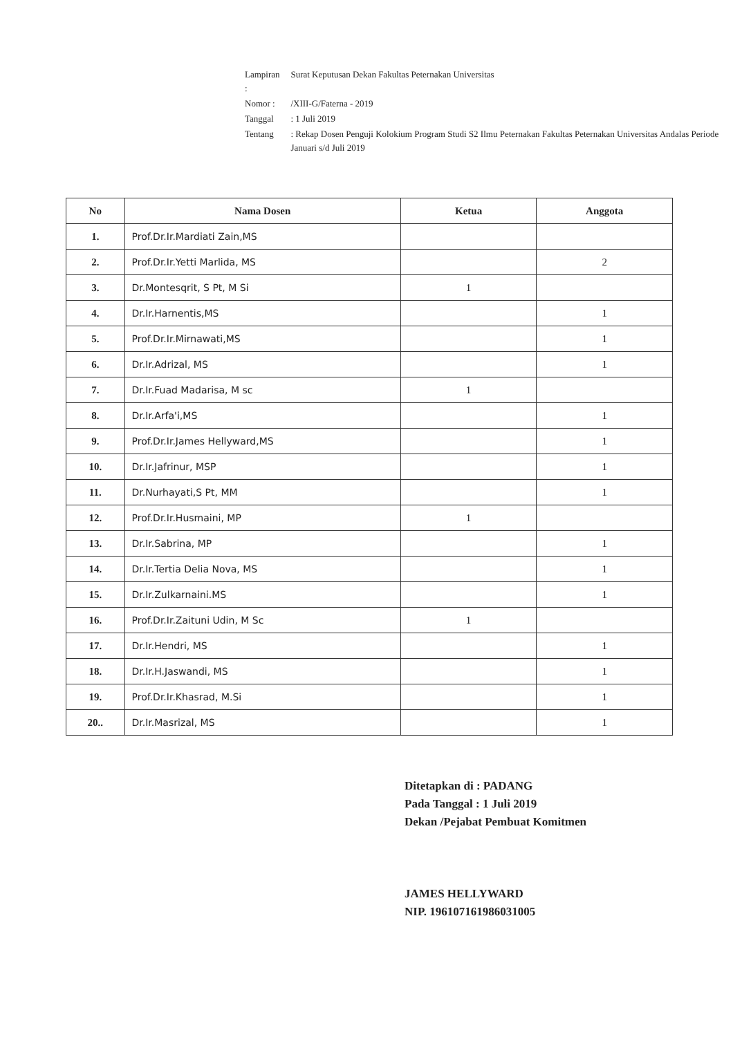| Lampiran : | Surat Keputusan Dekan Fakultas Peternakan Universitas |
| Nomor : | /XIII-G/Faterna - 2019 |
| Tanggal | : 1 Juli 2019 |
| Tentang | : Rekap Dosen Penguji Kolokium Program Studi S2 Ilmu Peternakan Fakultas Peternakan Universitas Andalas Periode Januari s/d Juli 2019 |
| No | Nama Dosen | Ketua | Anggota |
| --- | --- | --- | --- |
| 1. | Prof.Dr.Ir.Mardiati Zain,MS | | |
| 2. | Prof.Dr.Ir.Yetti Marlida, MS | | 2 |
| 3. | Dr.Montesqrit, S Pt, M Si | 1 | |
| 4. | Dr.Ir.Harnentis,MS | | 1 |
| 5. | Prof.Dr.Ir.Mirnawati,MS | | 1 |
| 6. | Dr.Ir.Adrizal, MS | | 1 |
| 7. | Dr.Ir.Fuad Madarisa, M sc | 1 | |
| 8. | Dr.Ir.Arfa'i,MS | | 1 |
| 9. | Prof.Dr.Ir.James Hellyward,MS | | 1 |
| 10. | Dr.Ir.Jafrinur, MSP | | 1 |
| 11. | Dr.Nurhayati,S Pt, MM | | 1 |
| 12. | Prof.Dr.Ir.Husmaini, MP | 1 | |
| 13. | Dr.Ir.Sabrina, MP | | 1 |
| 14. | Dr.Ir.Tertia Delia Nova, MS | | 1 |
| 15. | Dr.Ir.Zulkarnaini.MS | | 1 |
| 16. | Prof.Dr.Ir.Zaituni Udin, M Sc | 1 | |
| 17. | Dr.Ir.Hendri, MS | | 1 |
| 18. | Dr.Ir.H.Jaswandi, MS | | 1 |
| 19. | Prof.Dr.Ir.Khasrad, M.Si | | 1 |
| 20.. | Dr.Ir.Masrizal, MS | | 1 |
Ditetapkan di : PADANG
Pada Tanggal : 1 Juli 2019
Dekan /Pejabat Pembuat Komitmen
JAMES HELLYWARD
NIP. 196107161986031005